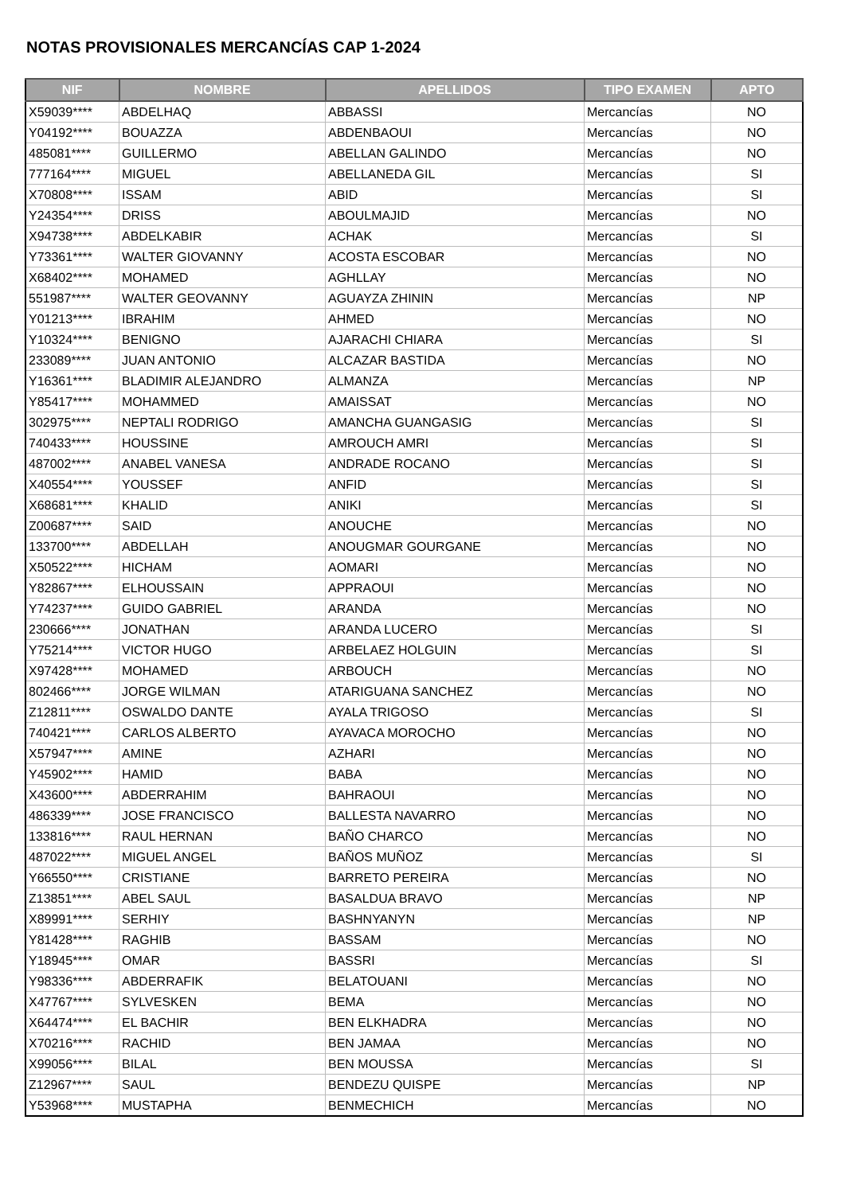NOTAS PROVISIONALES MERCANCÍAS CAP 1-2024
| NIF | NOMBRE | APELLIDOS | TIPO EXAMEN | APTO |
| --- | --- | --- | --- | --- |
| X59039**** | ABDELHAQ | ABBASSI | Mercancías | NO |
| Y04192**** | BOUAZZA | ABDENBAOUI | Mercancías | NO |
| 485081**** | GUILLERMO | ABELLAN GALINDO | Mercancías | NO |
| 777164**** | MIGUEL | ABELLANEDA GIL | Mercancías | SI |
| X70808**** | ISSAM | ABID | Mercancías | SI |
| Y24354**** | DRISS | ABOULMAJID | Mercancías | NO |
| X94738**** | ABDELKABIR | ACHAK | Mercancías | SI |
| Y73361**** | WALTER GIOVANNY | ACOSTA ESCOBAR | Mercancías | NO |
| X68402**** | MOHAMED | AGHLLAY | Mercancías | NO |
| 551987**** | WALTER GEOVANNY | AGUAYZA ZHININ | Mercancías | NP |
| Y01213**** | IBRAHIM | AHMED | Mercancías | NO |
| Y10324**** | BENIGNO | AJARACHI CHIARA | Mercancías | SI |
| 233089**** | JUAN ANTONIO | ALCAZAR BASTIDA | Mercancías | NO |
| Y16361**** | BLADIMIR ALEJANDRO | ALMANZA | Mercancías | NP |
| Y85417**** | MOHAMMED | AMAISSAT | Mercancías | NO |
| 302975**** | NEPTALI RODRIGO | AMANCHA GUANGASIG | Mercancías | SI |
| 740433**** | HOUSSINE | AMROUCH AMRI | Mercancías | SI |
| 487002**** | ANABEL VANESA | ANDRADE ROCANO | Mercancías | SI |
| X40554**** | YOUSSEF | ANFID | Mercancías | SI |
| X68681**** | KHALID | ANIKI | Mercancías | SI |
| Z00687**** | SAID | ANOUCHE | Mercancías | NO |
| 133700**** | ABDELLAH | ANOUGMAR GOURGANE | Mercancías | NO |
| X50522**** | HICHAM | AOMARI | Mercancías | NO |
| Y82867**** | ELHOUSSAIN | APPRAOUI | Mercancías | NO |
| Y74237**** | GUIDO GABRIEL | ARANDA | Mercancías | NO |
| 230666**** | JONATHAN | ARANDA LUCERO | Mercancías | SI |
| Y75214**** | VICTOR HUGO | ARBELAEZ HOLGUIN | Mercancías | SI |
| X97428**** | MOHAMED | ARBOUCH | Mercancías | NO |
| 802466**** | JORGE WILMAN | ATARIGUANA SANCHEZ | Mercancías | NO |
| Z12811**** | OSWALDO DANTE | AYALA TRIGOSO | Mercancías | SI |
| 740421**** | CARLOS ALBERTO | AYAVACA MOROCHO | Mercancías | NO |
| X57947**** | AMINE | AZHARI | Mercancías | NO |
| Y45902**** | HAMID | BABA | Mercancías | NO |
| X43600**** | ABDERRAHIM | BAHRAOUI | Mercancías | NO |
| 486339**** | JOSE FRANCISCO | BALLESTA NAVARRO | Mercancías | NO |
| 133816**** | RAUL HERNAN | BAÑO CHARCO | Mercancías | NO |
| 487022**** | MIGUEL ANGEL | BAÑOS MUÑOZ | Mercancías | SI |
| Y66550**** | CRISTIANE | BARRETO PEREIRA | Mercancías | NO |
| Z13851**** | ABEL SAUL | BASALDUA BRAVO | Mercancías | NP |
| X89991**** | SERHIY | BASHNYANYN | Mercancías | NP |
| Y81428**** | RAGHIB | BASSAM | Mercancías | NO |
| Y18945**** | OMAR | BASSRI | Mercancías | SI |
| Y98336**** | ABDERRAFIK | BELATOUANI | Mercancías | NO |
| X47767**** | SYLVESKEN | BEMA | Mercancías | NO |
| X64474**** | EL BACHIR | BEN ELKHADRA | Mercancías | NO |
| X70216**** | RACHID | BEN JAMAA | Mercancías | NO |
| X99056**** | BILAL | BEN MOUSSA | Mercancías | SI |
| Z12967**** | SAUL | BENDEZU QUISPE | Mercancías | NP |
| Y53968**** | MUSTAPHA | BENMECHICH | Mercancías | NO |